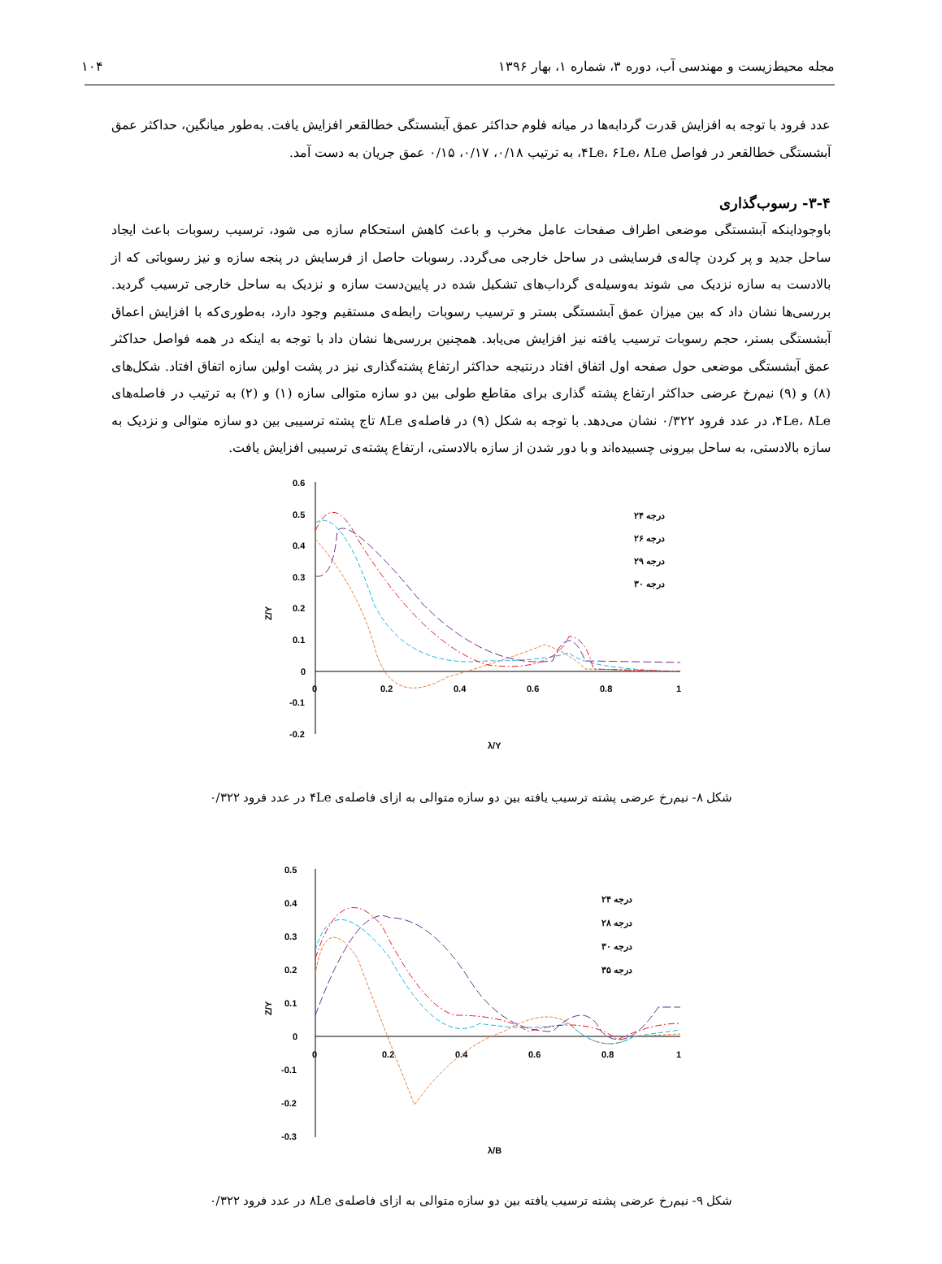مجله محیط‌زیست و مهندسی آب، دوره ۳، شماره ۱، بهار ۱۳۹۶ ۱۰۴
عدد فرود با توجه به افزایش قدرت گردابه‌ها در میانه فلوم حداکثر عمق آبشستگی خطالقعر افزایش یافت. به‌طور میانگین، حداکثر عمق آبشستگی خطالقعر در فواصل ۴Le، ۶Le، ۸Le، به ترتیب ۰/۱۸، ۰/۱۷، ۰/۱۵ عمق جریان به دست آمد.
۳-۴- رسوب‌گذاری
باوجوداینکه آبشستگی موضعی اطراف صفحات عامل مخرب و باعث کاهش استحکام سازه می شود، ترسیب رسوبات باعث ایجاد ساحل جدید و پر کردن چاله‌ی فرسایشی در ساحل خارجی می‌گردد. رسوبات حاصل از فرسایش در پنجه سازه و نیز رسوباتی که از بالادست به سازه نزدیک می شوند به‌وسیله‌ی گرداب‌های تشکیل شده در پایین‌دست سازه و نزدیک به ساحل خارجی ترسیب گردید. بررسی‌ها نشان داد که بین میزان عمق آبشستگی بستر و ترسیب رسوبات رابطه‌ی مستقیم وجود دارد، به‌طوری‌که با افزایش اعماق آبشستگی بستر، حجم رسوبات ترسیب یافته نیز افزایش می‌یابد. همچنین بررسی‌ها نشان داد با توجه به اینکه در همه فواصل حداکثر عمق آبشستگی موضعی حول صفحه اول اتفاق افتاد درنتیجه حداکثر ارتفاع پشته‌گذاری نیز در پشت اولین سازه اتفاق افتاد. شکل‌های (۸) و (۹) نیم‌رخ عرضی حداکثر ارتفاع پشته گذاری برای مقاطع طولی بین دو سازه متوالی سازه (۱) و (۲) به ترتیب در فاصله‌های ۴Le، ۸Le، در عدد فرود ۰/۳۲۲ نشان می‌دهد. با توجه به شکل (۹) در فاصله‌ی ۸Le تاج پشته ترسیبی بین دو سازه متوالی و نزدیک به سازه بالادستی، به ساحل بیرونی چسبیده‌اند و با دور شدن از سازه بالادستی، ارتفاع پشته‌ی ترسیبی افزایش یافت.
0.6
0.5
0.4
0.3
0.2
0.1
0
-0.1
-0.2
0
0.2
0.4
0.6
0.8
1
λ/Y
Z/Y
۲۴ درجه
۲۶ درجه
۲۹ درجه
۳۰ درجه
شکل ۸- نیم‌رخ عرضی پشته ترسیب یافته بین دو سازه متوالی به ازای فاصله‌ی ۴Le در عدد فرود ۰/۳۲۲
0.5
0.4
0.3
0.2
0.1
0
-0.1
-0.2
-0.3
0
0.2
0.4
0.6
0.8
1
λ/B
Z/Y
۲۴ درجه
۲۸ درجه
۳۰ درجه
۳۵ درجه
شکل ۹- نیم‌رخ عرضی پشته ترسیب یافته بین دو سازه متوالی به ازای فاصله‌ی ۸Le در عدد فرود ۰/۳۲۲